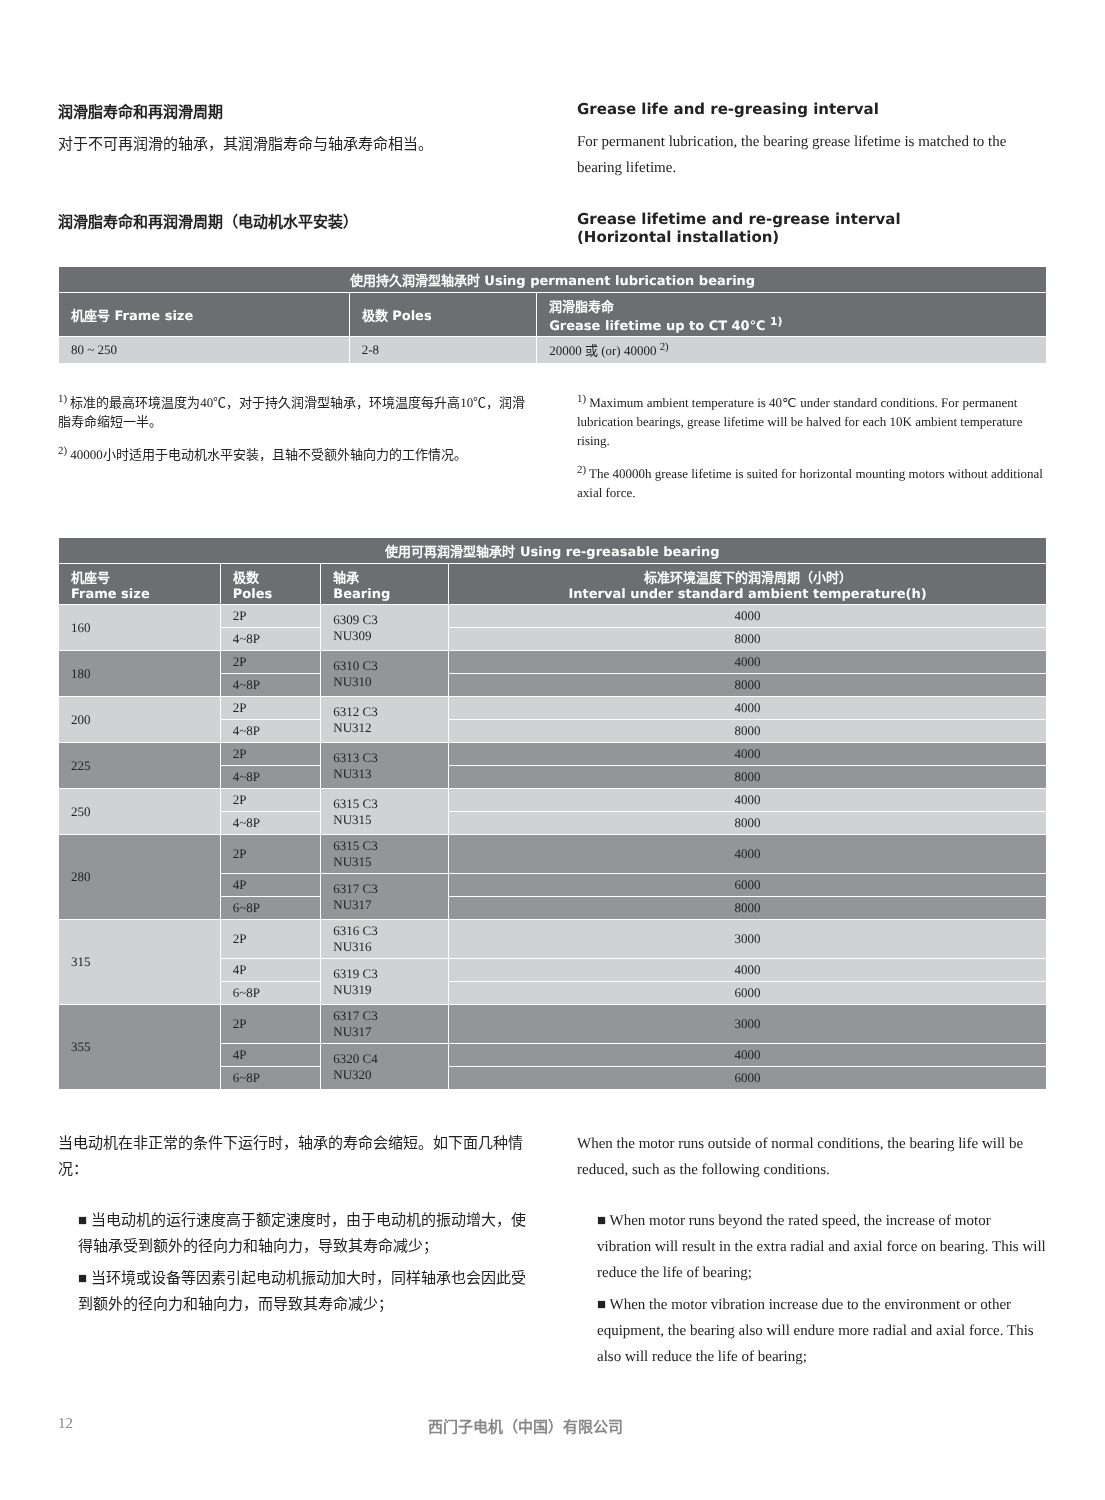润滑脂寿命和再润滑周期
对于不可再润滑的轴承，其润滑脂寿命与轴承寿命相当。
Grease life and re-greasing interval
For permanent lubrication, the bearing grease lifetime is matched to the bearing lifetime.
润滑脂寿命和再润滑周期（电动机水平安装） Grease lifetime and re-grease interval
(Horizontal installation)
| 使用持久润滑型轴承时 Using permanent lubrication bearing | | |
| --- | --- | --- |
| 机座号 Frame size | 极数 Poles | 润滑脂寿命 Grease lifetime up to CT 40℃ <sup>1)</sup> |
| 80 ~ 250 | 2-8 | 20000 或 (or) 40000 <sup>2)</sup> |
<sup>1)</sup> 标准的最高环境温度为40℃，对于持久润滑型轴承，环境温度每升高10℃，润滑脂寿命缩短一半。
<sup>2)</sup> 40000小时适用于电动机水平安装，且轴不受额外轴向力的工作情况。
<sup>1)</sup> Maximum ambient temperature is 40℃ under standard conditions. For permanent lubrication bearings, grease lifetime will be halved for each 10K ambient temperature rising.
<sup>2)</sup> The 40000h grease lifetime is suited for horizontal mounting motors without additional axial force.
| 使用可再润滑型轴承时 Using re-greasable bearing | | | |
| --- | --- | --- | --- |
| 机座号 Frame size | 极数 Poles | 轴承 Bearing | 标准环境温度下的润滑周期（小时） Interval under standard ambient temperature(h) |
| 160 | 2P | 6309 C3 NU309 | 4000 |
| | 4~8P | | 8000 |
| 180 | 2P | 6310 C3 NU310 | 4000 |
| | 4~8P | | 8000 |
| 200 | 2P | 6312 C3 NU312 | 4000 |
| | 4~8P | | 8000 |
| 225 | 2P | 6313 C3 NU313 | 4000 |
| | 4~8P | | 8000 |
| 250 | 2P | 6315 C3 NU315 | 4000 |
| | 4~8P | | 8000 |
| 280 | 2P | 6315 C3 NU315 | 4000 |
| | 4P | 6317 C3 NU317 | 6000 |
| | 6~8P | | 8000 |
| 315 | 2P | 6316 C3 NU316 | 3000 |
| | 4P | 6319 C3 NU319 | 4000 |
| | 6~8P | | 6000 |
| 355 | 2P | 6317 C3 NU317 | 3000 |
| | 4P | 6320 C4 NU320 | 4000 |
| | 6~8P | | 6000 |
当电动机在非正常的条件下运行时，轴承的寿命会缩短。如下面几种情况：
■ 当电动机的运行速度高于额定速度时，由于电动机的振动增大，使得轴承受到额外的径向力和轴向力，导致其寿命减少；
■ 当环境或设备等因素引起电动机振动加大时，同样轴承也会因此受到额外的径向力和轴向力，而导致其寿命减少；
When the motor runs outside of normal conditions, the bearing life will be reduced, such as the following conditions.
■ When motor runs beyond the rated speed, the increase of motor vibration will result in the extra radial and axial force on bearing. This will reduce the life of bearing;
■ When the motor vibration increase due to the environment or other equipment, the bearing also will endure more radial and axial force. This also will reduce the life of bearing;
12 西门子电机（中国）有限公司